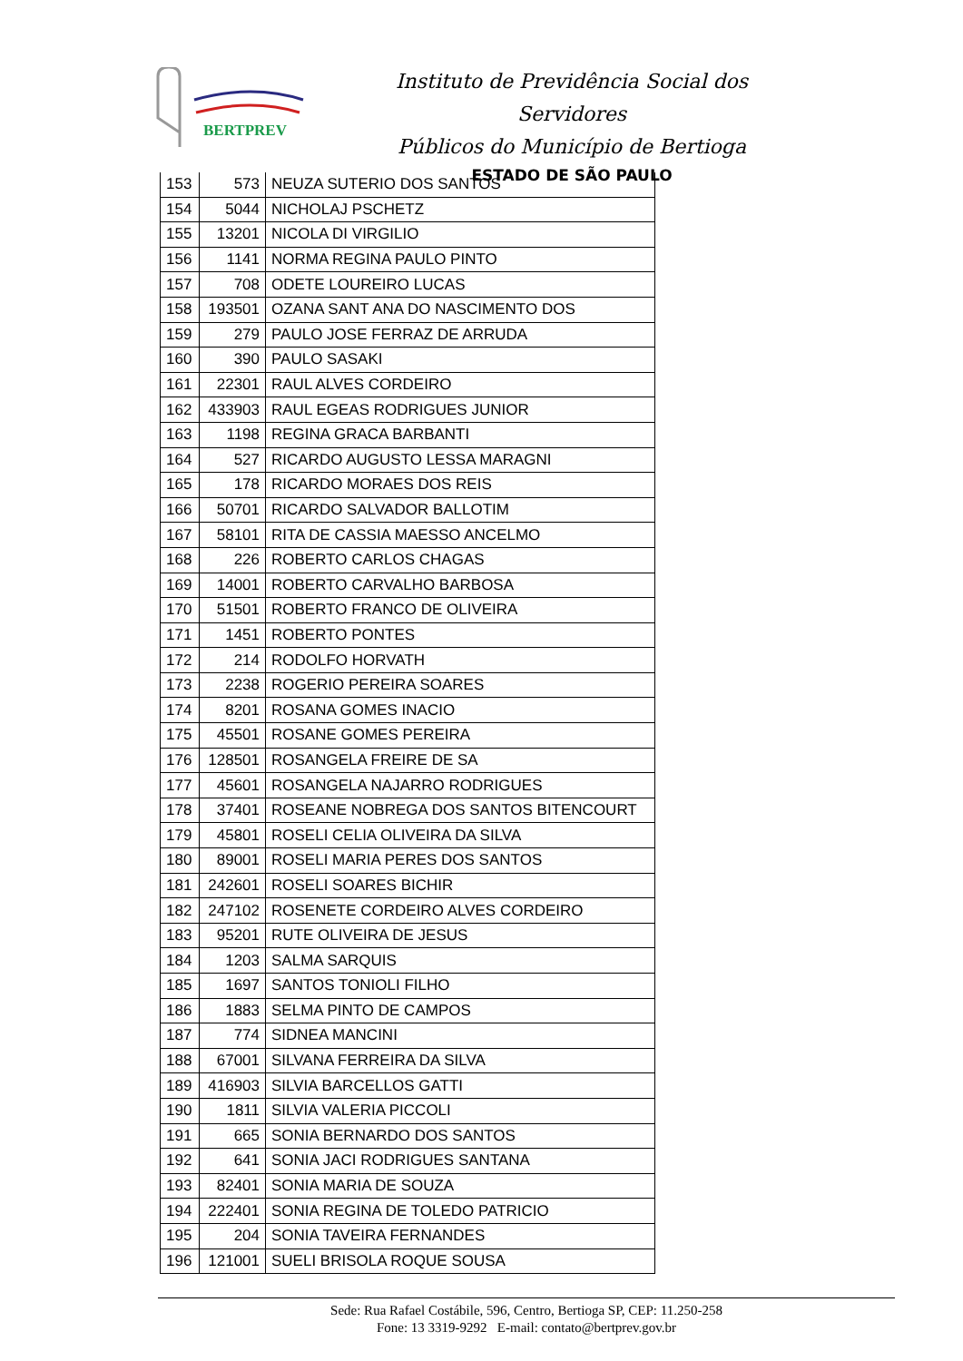BERTPREV
Instituto de Previdência Social dos Servidores
Públicos do Município de Bertioga
ESTADO DE SÃO PAULO
| 153 | 573 | NEUZA SUTERIO DOS SANTOS |
| 154 | 5044 | NICHOLAJ PSCHETZ |
| 155 | 13201 | NICOLA DI VIRGILIO |
| 156 | 1141 | NORMA REGINA PAULO PINTO |
| 157 | 708 | ODETE LOUREIRO LUCAS |
| 158 | 193501 | OZANA SANT ANA DO NASCIMENTO DOS |
| 159 | 279 | PAULO JOSE FERRAZ DE ARRUDA |
| 160 | 390 | PAULO SASAKI |
| 161 | 22301 | RAUL ALVES CORDEIRO |
| 162 | 433903 | RAUL EGEAS RODRIGUES JUNIOR |
| 163 | 1198 | REGINA GRACA BARBANTI |
| 164 | 527 | RICARDO AUGUSTO LESSA MARAGNI |
| 165 | 178 | RICARDO MORAES DOS REIS |
| 166 | 50701 | RICARDO SALVADOR BALLOTIM |
| 167 | 58101 | RITA DE CASSIA MAESSO ANCELMO |
| 168 | 226 | ROBERTO CARLOS CHAGAS |
| 169 | 14001 | ROBERTO CARVALHO BARBOSA |
| 170 | 51501 | ROBERTO FRANCO DE OLIVEIRA |
| 171 | 1451 | ROBERTO PONTES |
| 172 | 214 | RODOLFO HORVATH |
| 173 | 2238 | ROGERIO PEREIRA SOARES |
| 174 | 8201 | ROSANA GOMES INACIO |
| 175 | 45501 | ROSANE GOMES PEREIRA |
| 176 | 128501 | ROSANGELA FREIRE DE SA |
| 177 | 45601 | ROSANGELA NAJARRO RODRIGUES |
| 178 | 37401 | ROSEANE NOBREGA DOS SANTOS BITENCOURT |
| 179 | 45801 | ROSELI CELIA OLIVEIRA DA SILVA |
| 180 | 89001 | ROSELI MARIA PERES DOS SANTOS |
| 181 | 242601 | ROSELI SOARES BICHIR |
| 182 | 247102 | ROSENETE CORDEIRO ALVES CORDEIRO |
| 183 | 95201 | RUTE OLIVEIRA DE JESUS |
| 184 | 1203 | SALMA SARQUIS |
| 185 | 1697 | SANTOS TONIOLI FILHO |
| 186 | 1883 | SELMA PINTO DE CAMPOS |
| 187 | 774 | SIDNEA MANCINI |
| 188 | 67001 | SILVANA FERREIRA DA SILVA |
| 189 | 416903 | SILVIA BARCELLOS GATTI |
| 190 | 1811 | SILVIA VALERIA PICCOLI |
| 191 | 665 | SONIA BERNARDO DOS SANTOS |
| 192 | 641 | SONIA JACI RODRIGUES SANTANA |
| 193 | 82401 | SONIA MARIA DE SOUZA |
| 194 | 222401 | SONIA REGINA DE TOLEDO PATRICIO |
| 195 | 204 | SONIA TAVEIRA FERNANDES |
| 196 | 121001 | SUELI BRISOLA ROQUE SOUSA |
Sede: Rua Rafael Costábile, 596, Centro, Bertioga SP, CEP: 11.250-258
Fone: 13 3319-9292 E-mail: contato@bertprev.gov.br